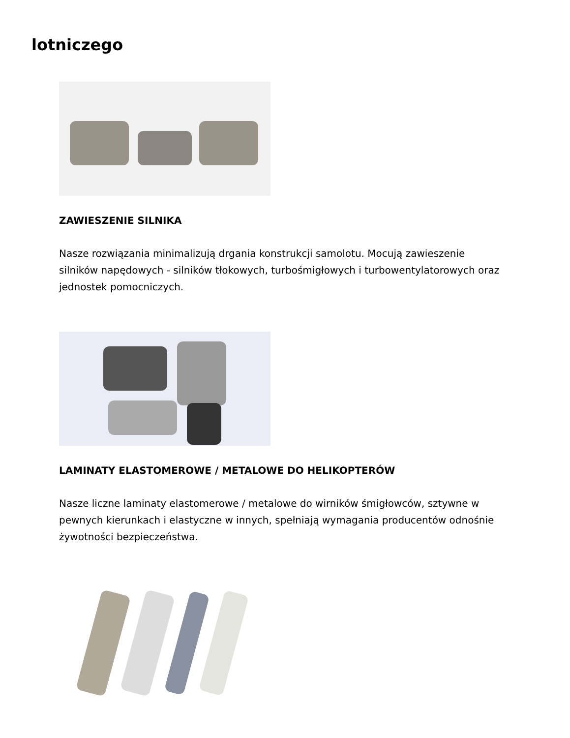lotniczego
ZAWIESZENIE SILNIKA
Nasze rozwiązania minimalizują drgania konstrukcji samolotu. Mocują zawieszenie silników napędowych - silników tłokowych, turbośmigłowych i turbowentylatorowych oraz jednostek pomocniczych.
LAMINATY ELASTOMEROWE / METALOWE DO HELIKOPTERÓW
Nasze liczne laminaty elastomerowe / metalowe do wirników śmigłowców, sztywne w pewnych kierunkach i elastyczne w innych, spełniają wymagania producentów odnośnie żywotności bezpieczeństwa.